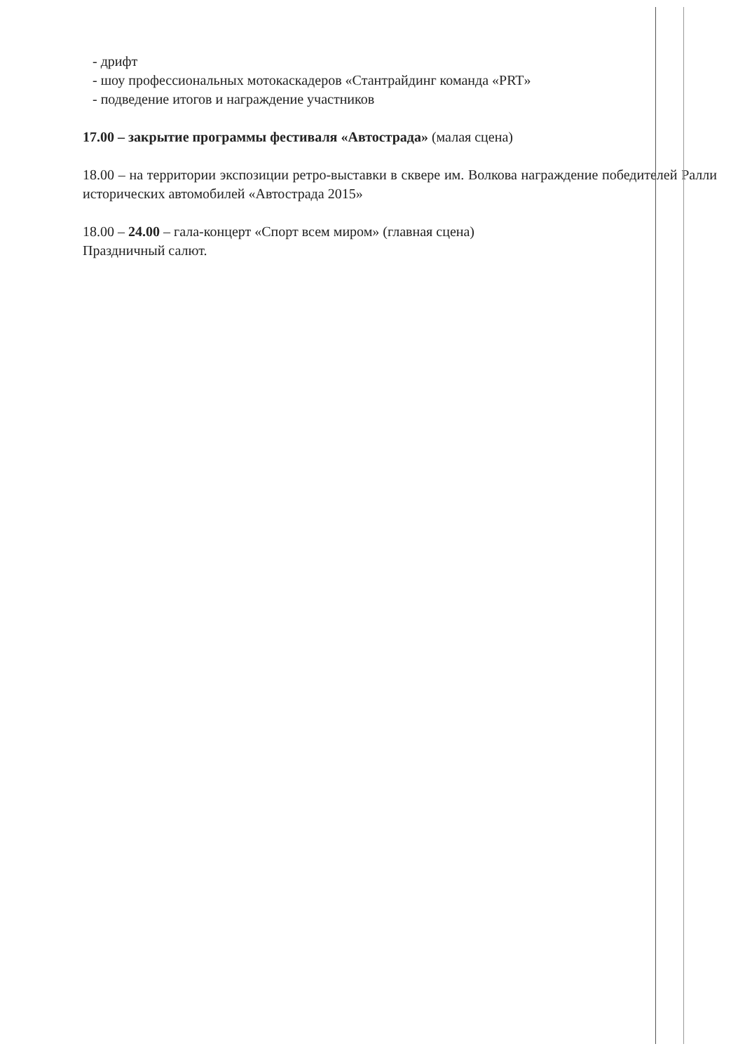- дрифт
- шоу профессиональных мотокаскадеров «Стантрайдинг команда «PRT»
- подведение итогов и награждение участников
17.00 – закрытие программы фестиваля «Автострада» (малая сцена)
18.00 – на территории экспозиции ретро-выставки в сквере им. Волкова награждение победителей Ралли исторических автомобилей «Автострада 2015»
18.00 – 24.00 – гала-концерт «Спорт всем миром» (главная сцена)
Праздничный салют.